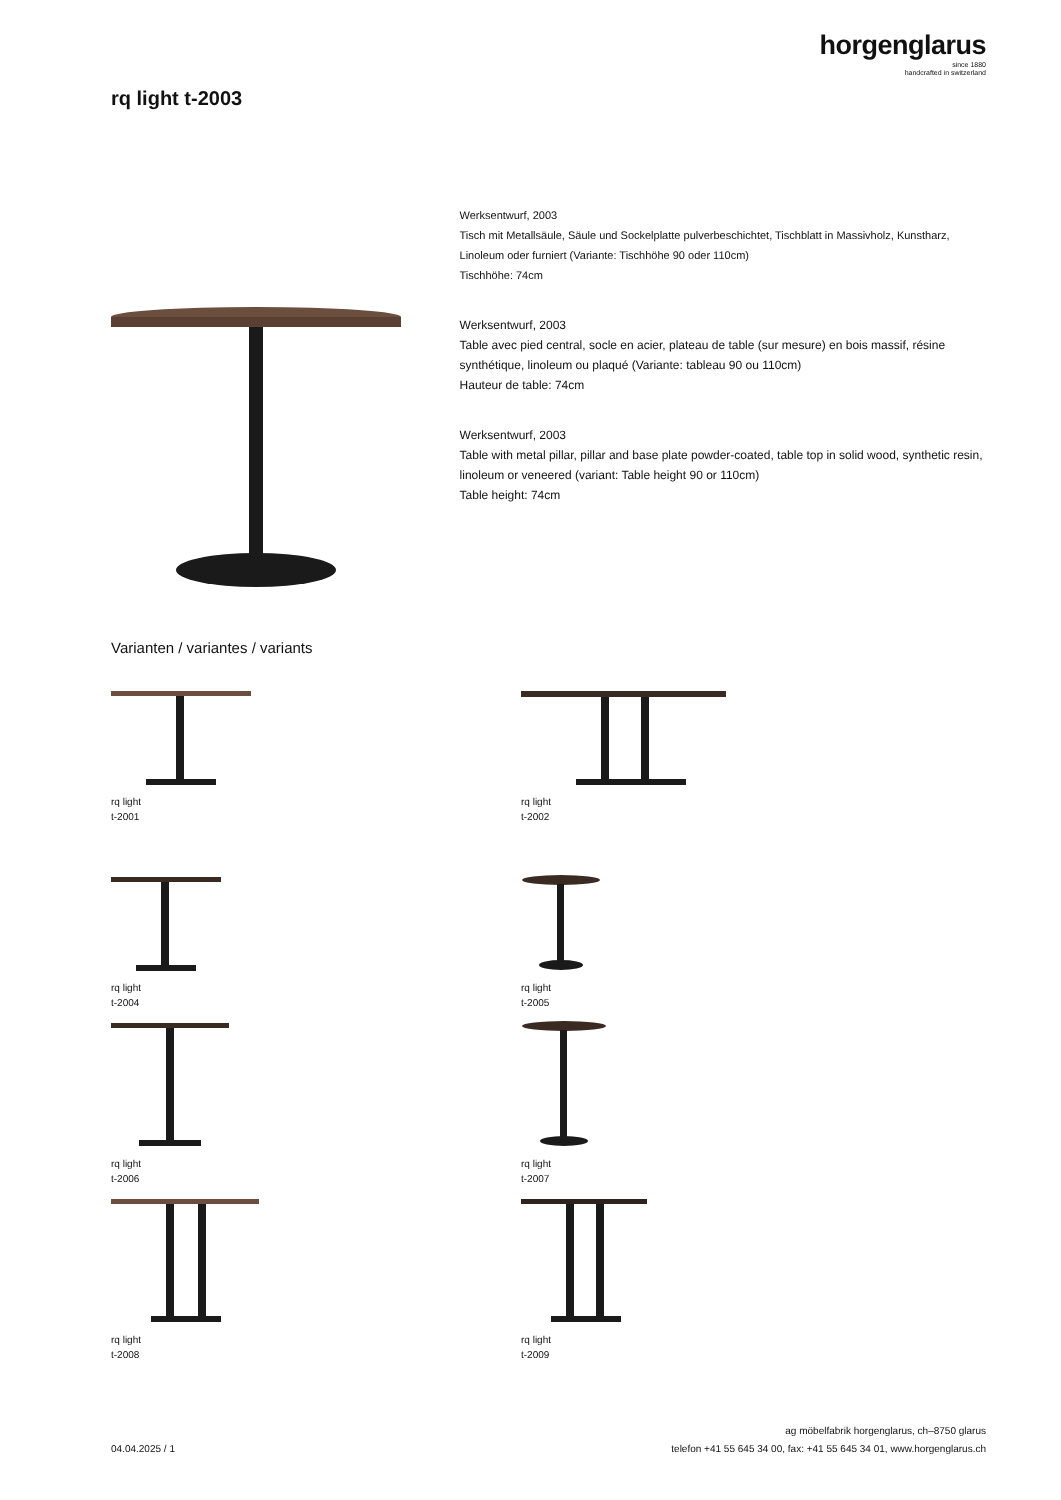horgenglarus
since 1880
handcrafted in switzerland
rq light t-2003
Werksentwurf, 2003
Tisch mit Metallsäule, Säule und Sockelplatte pulverbeschichtet, Tischblatt in Massivholz, Kunstharz, Linoleum oder furniert (Variante: Tischhöhe 90 oder 110cm)
Tischhöhe: 74cm
Werksentwurf, 2003
Table avec pied central, socle en acier, plateau de table (sur mesure) en bois massif, résine synthétique, linoleum ou plaqué (Variante: tableau 90 ou 110cm)
Hauteur de table: 74cm
Werksentwurf, 2003
Table with metal pillar, pillar and base plate powder-coated, table top in solid wood, synthetic resin, linoleum or veneered (variant: Table height 90 or 110cm)
Table height: 74cm
Varianten / variantes / variants
rq light
t-2001
rq light
t-2002
rq light
t-2004
rq light
t-2005
rq light
t-2006
rq light
t-2007
rq light
t-2008
rq light
t-2009
04.04.2025 / 1
ag möbelfabrik horgenglarus, ch–8750 glarus
telefon +41 55 645 34 00, fax: +41 55 645 34 01, www.horgenglarus.ch